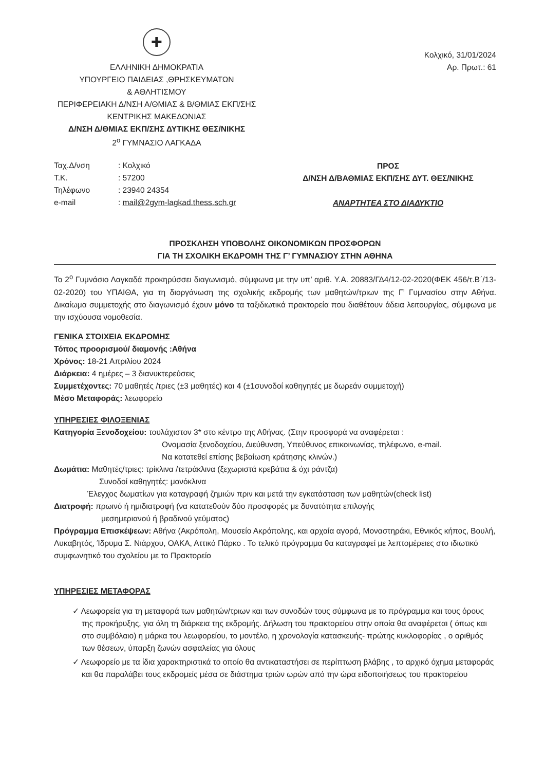✚
ΕΛΛΗΝΙΚΗ ΔΗΜΟΚΡΑΤΙΑ
ΥΠΟΥΡΓΕΙΟ ΠΑΙΔΕΙΑΣ ,ΘΡΗΣΚΕΥΜΑΤΩΝ
& ΑΘΛΗΤΙΣΜΟΥ
ΠΕΡΙΦΕΡΕΙΑΚΗ Δ/ΝΣΗ Α/ΘΜΙΑΣ & Β/ΘΜΙΑΣ ΕΚΠ/ΣΗΣ
ΚΕΝΤΡΙΚΗΣ ΜΑΚΕΔΟΝΙΑΣ
Δ/ΝΣΗ Δ/ΘΜΙΑΣ ΕΚΠ/ΣΗΣ ΔΥΤΙΚΗΣ ΘΕΣ/ΝΙΚΗΣ
2<sup>ο</sup> ΓΥΜΝΑΣΙΟ ΛΑΓΚΑΔΑ
Κολχικό, 31/01/2024
Αρ. Πρωτ.: 61
Ταχ.Δ/νση
: Κολχικό
Τ.Κ.
: 57200
Τηλέφωνο
: 23940 24354
e-mail
: mail@2gym-lagkad.thess.sch.gr
ΠΡΟΣ
Δ/ΝΣΗ Δ/ΒΑΘΜΙΑΣ ΕΚΠ/ΣΗΣ ΔΥΤ. ΘΕΣ/ΝΙΚΗΣ
ΑΝΑΡΤΗΤΕΑ ΣΤΟ ΔΙΑΔΥΚΤΙΟ
ΠΡΟΣΚΛΗΣΗ ΥΠΟΒΟΛΗΣ ΟΙΚΟΝΟΜΙΚΩΝ ΠΡΟΣΦΟΡΩΝ
ΓΙΑ ΤΗ ΣΧΟΛΙΚΗ ΕΚΔΡΟΜΗ ΤΗΣ Γ’ ΓΥΜΝΑΣΙΟΥ ΣΤΗΝ ΑΘΗΝΑ
Το 2<sup>ο</sup> Γυμνάσιο Λαγκαδά προκηρύσσει διαγωνισμό, σύμφωνα με την υπ’ αριθ. Υ.Α. 20883/ΓΔ4/12-02-2020(ΦΕΚ 456/τ.Β΄/13-02-2020) του ΥΠΑΙΘΑ, για τη διοργάνωση της σχολικής εκδρομής των μαθητών/τριων της Γ’ Γυμνασίου στην Αθήνα. Δικαίωμα συμμετοχής στο διαγωνισμό έχουν μόνο τα ταξιδιωτικά πρακτορεία που διαθέτουν άδεια λειτουργίας, σύμφωνα με την ισχύουσα νομοθεσία.
ΓΕΝΙΚΑ ΣΤΟΙΧΕΙΑ ΕΚΔΡΟΜΗΣ
Τόπος προορισμού/ διαμονής :Αθήνα
Χρόνος: 18-21 Απριλίου 2024
Διάρκεια: 4 ημέρες – 3 διανυκτερεύσεις
Συμμετέχοντες: 70 μαθητές /τριες (±3 μαθητές) και 4 (±1συνοδοί καθηγητές με δωρεάν συμμετοχή)
Μέσο Μεταφοράς: λεωφορείο
ΥΠΗΡΕΣΙΕΣ ΦΙΛΟΞΕΝΙΑΣ
Κατηγορία Ξενοδοχείου: τουλάχιστον 3* στο κέντρο της Αθήνας. (Στην προσφορά να αναφέρεται :
Ονομασία ξενοδοχείου, Διεύθυνση, Υπεύθυνος επικοινωνίας, τηλέφωνο, e-mail.
Να κατατεθεί επίσης βεβαίωση κράτησης κλινών.)
Δωμάτια: Μαθητές/τριες: τρίκλινα /τετράκλινα (ξεχωριστά κρεβάτια & όχι ράντζα)
Συνοδοί καθηγητές: μονόκλινα
Έλεγχος δωματίων για καταγραφή ζημιών πριν και μετά την εγκατάσταση των μαθητών(check list)
Διατροφή: πρωινό ή ημιδιατροφή (να κατατεθούν δύο προσφορές με δυνατότητα επιλογής
μεσημεριανού ή βραδινού γεύματος)
Πρόγραμμα Επισκέψεων: Αθήνα (Ακρόπολη, Μουσείο Ακρόπολης, και αρχαία αγορά, Μοναστηράκι, Εθνικός κήπος, Βουλή, Λυκαβητός, Ίδρυμα Σ. Νιάρχου, ΟΑΚΑ, Αττικό Πάρκο . Το τελικό πρόγραμμα θα καταγραφεί με λεπτομέρειες στο ιδιωτικό συμφωνητικό του σχολείου με το Πρακτορείο
ΥΠΗΡΕΣΙΕΣ ΜΕΤΑΦΟΡΑΣ
✓ Λεωφορεία για τη μεταφορά των μαθητών/τριων και των συνοδών τους σύμφωνα με το πρόγραμμα και τους όρους της προκήρυξης, για όλη τη διάρκεια της εκδρομής. Δήλωση του πρακτορείου στην οποία θα αναφέρεται ( όπως και στο συμβόλαιο) η μάρκα του λεωφορείου, το μοντέλο, η χρονολογία κατασκευής- πρώτης κυκλοφορίας , ο αριθμός των θέσεων, ύπαρξη ζωνών ασφαλείας για όλους
✓ Λεωφορείο με τα ίδια χαρακτηριστικά το οποίο θα αντικαταστήσει σε περίπτωση βλάβης , το αρχικό όχημα μεταφοράς και θα παραλάβει τους εκδρομείς μέσα σε διάστημα τριών ωρών από την ώρα ειδοποιήσεως του πρακτορείου